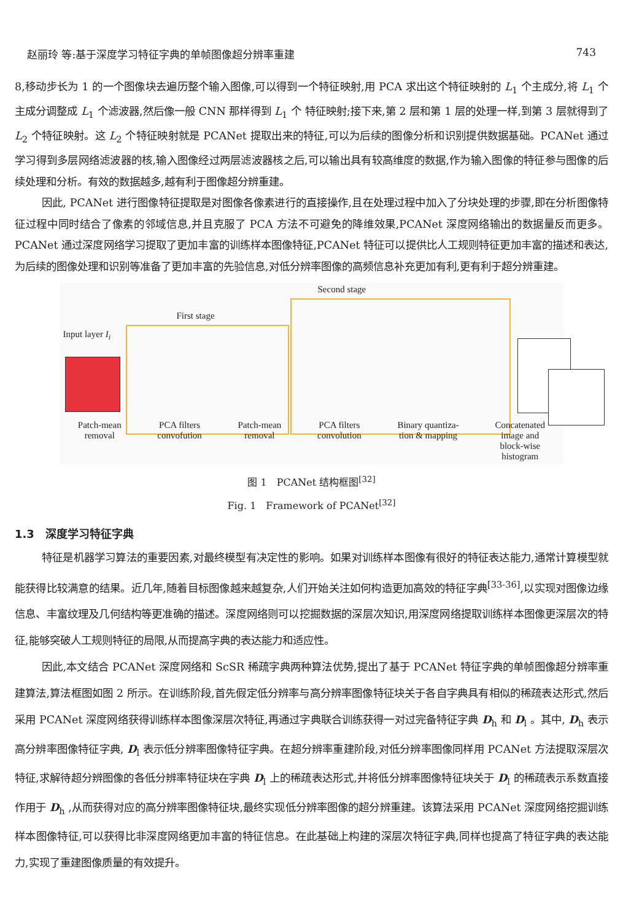赵丽玲 等:基于深度学习特征字典的单帧图像超分辨率重建 743
8,移动步长为 1 的一个图像块去遍历整个输入图像,可以得到一个特征映射,用 PCA 求出这个特征映射的 L<sub>1</sub> 个主成分,将 L<sub>1</sub> 个主成分调整成 L<sub>1</sub> 个滤波器,然后像一般 CNN 那样得到 L<sub>1</sub> 个 特征映射;接下来,第 2 层和第 1 层的处理一样,到第 3 层就得到了 L<sub>2</sub> 个特征映射。这 L<sub>2</sub> 个特征映射就是 PCANet 提取出来的特征,可以为后续的图像分析和识别提供数据基础。PCANet 通过学习得到多层网络滤波器的核,输入图像经过两层滤波器核之后,可以输出具有较高维度的数据,作为输入图像的特征参与图像的后续处理和分析。有效的数据越多,越有利于图像超分辨重建。
因此, PCANet 进行图像特征提取是对图像各像素进行的直接操作,且在处理过程中加入了分块处理的步骤,即在分析图像特征过程中同时结合了像素的邻域信息,并且克服了 PCA 方法不可避免的降维效果,PCANet 深度网络输出的数据量反而更多。PCANet 通过深度网络学习提取了更加丰富的训练样本图像特征,PCANet 特征可以提供比人工规则特征更加丰富的描述和表达,为后续的图像处理和识别等准备了更加丰富的先验信息,对低分辨率图像的高频信息补充更加有利,更有利于超分辨重建。
Second stage
First stage
Input layer I<sub>i</sub>
Patch-mean
removal PCA filters
convofution Patch-mean
removal PCA filters
convolution Binary quantiza-
tion & mapping Concatenated
image and
block-wise
histogram
图 1　PCANet 结构框图<sup>[32]</sup>
Fig. 1　Framework of PCANet<sup>[32]</sup>
1.3　深度学习特征字典
特征是机器学习算法的重要因素,对最终模型有决定性的影响。如果对训练样本图像有很好的特征表达能力,通常计算模型就能获得比较满意的结果。近几年,随着目标图像越来越复杂,人们开始关注如何构造更加高效的特征字典<sup>[33-36]</sup>,以实现对图像边缘信息、丰富纹理及几何结构等更准确的描述。深度网络则可以挖掘数据的深层次知识,用深度网络提取训练样本图像更深层次的特征,能够突破人工规则特征的局限,从而提高字典的表达能力和适应性。
因此,本文结合 PCANet 深度网络和 ScSR 稀疏字典两种算法优势,提出了基于 PCANet 特征字典的单帧图像超分辨率重建算法,算法框图如图 2 所示。在训练阶段,首先假定低分辨率与高分辨率图像特征块关于各自字典具有相似的稀疏表达形式,然后采用 PCANet 深度网络获得训练样本图像深层次特征,再通过字典联合训练获得一对过完备特征字典 D<sub>h</sub> 和 D<sub>l</sub> 。其中, D<sub>h</sub> 表示高分辨率图像特征字典, D<sub>l</sub> 表示低分辨率图像特征字典。在超分辨率重建阶段,对低分辨率图像同样用 PCANet 方法提取深层次特征,求解待超分辨图像的各低分辨率特征块在字典 D<sub>l</sub> 上的稀疏表达形式,并将低分辨率图像特征块关于 D<sub>l</sub> 的稀疏表示系数直接作用于 D<sub>h</sub> ,从而获得对应的高分辨率图像特征块,最终实现低分辨率图像的超分辨重建。该算法采用 PCANet 深度网络挖掘训练样本图像特征,可以获得比非深度网络更加丰富的特征信息。在此基础上构建的深层次特征字典,同样也提高了特征字典的表达能力,实现了重建图像质量的有效提升。